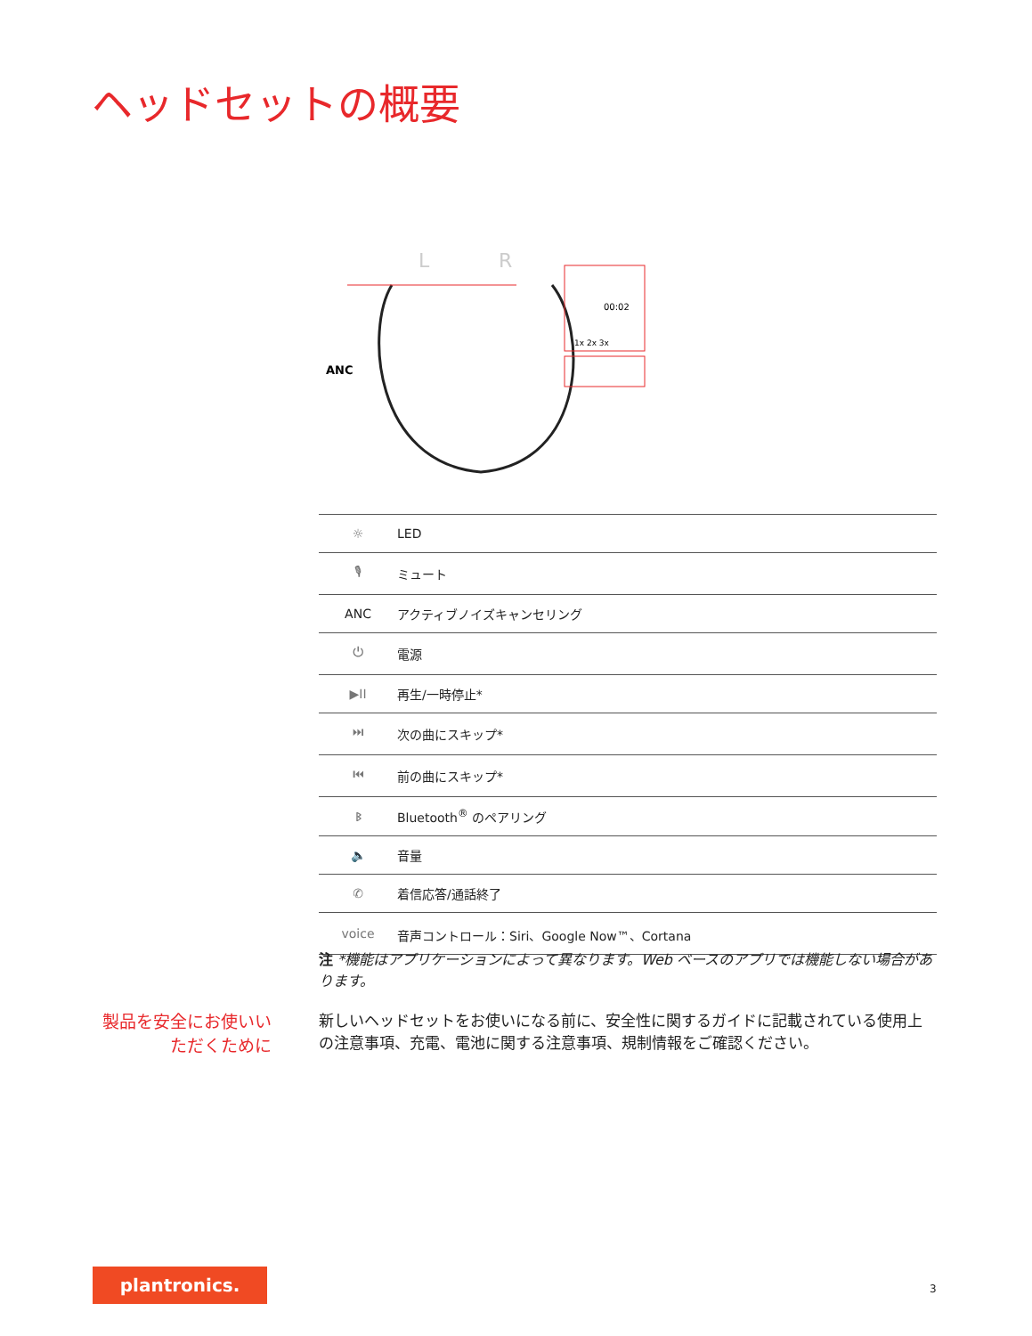ヘッドセットの概要
L
R
ANC
00:02
1x 2x 3x
| ☼ | LED |
| 🎙 | ミュート |
| ANC | アクティブノイズキャンセリング |
| ⏻ | 電源 |
| ▶II | 再生/一時停止* |
| ⏭ | 次の曲にスキップ* |
| ⏮ | 前の曲にスキップ* |
| ᛒ | Bluetooth<sup>®</sup> のペアリング |
| 🔈 | 音量 |
| ✆ | 着信応答/通話終了 |
| voice | 音声コントロール：Siri、Google Now™、Cortana |
注 *機能はアプリケーションによって異なります。Web ベースのアプリでは機能しない場合があります。
製品を安全にお使いいただくために
新しいヘッドセットをお使いになる前に、安全性に関するガイドに記載されている使用上の注意事項、充電、電池に関する注意事項、規制情報をご確認ください。
plantronics.
3